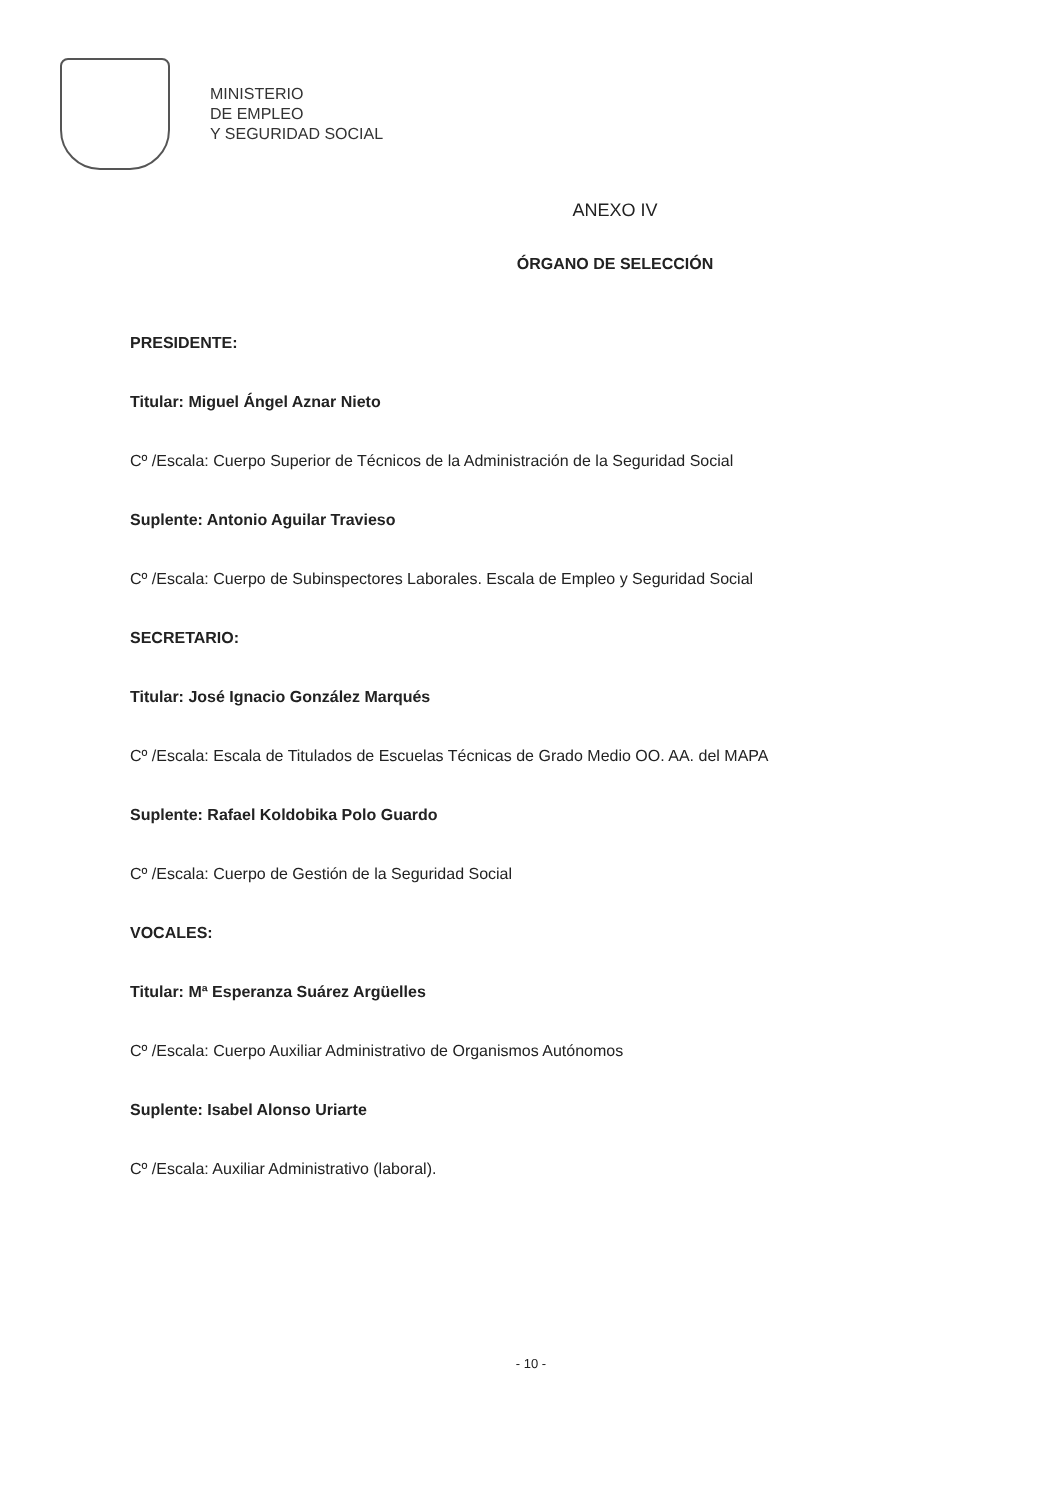MINISTERIO
DE EMPLEO
Y SEGURIDAD SOCIAL
ANEXO IV
ÓRGANO DE SELECCIÓN
PRESIDENTE:
Titular: Miguel Ángel Aznar Nieto
Cº /Escala: Cuerpo Superior de Técnicos de la Administración de la Seguridad Social
Suplente: Antonio Aguilar Travieso
Cº /Escala: Cuerpo de Subinspectores Laborales. Escala de Empleo y Seguridad Social
SECRETARIO:
Titular: José Ignacio González Marqués
Cº /Escala: Escala de Titulados de Escuelas Técnicas de Grado Medio OO. AA. del MAPA
Suplente: Rafael Koldobika Polo Guardo
Cº /Escala: Cuerpo de Gestión de la Seguridad Social
VOCALES:
Titular: Mª Esperanza Suárez Argüelles
Cº /Escala: Cuerpo Auxiliar Administrativo de Organismos Autónomos
Suplente: Isabel Alonso Uriarte
Cº /Escala: Auxiliar Administrativo (laboral).
- 10 -